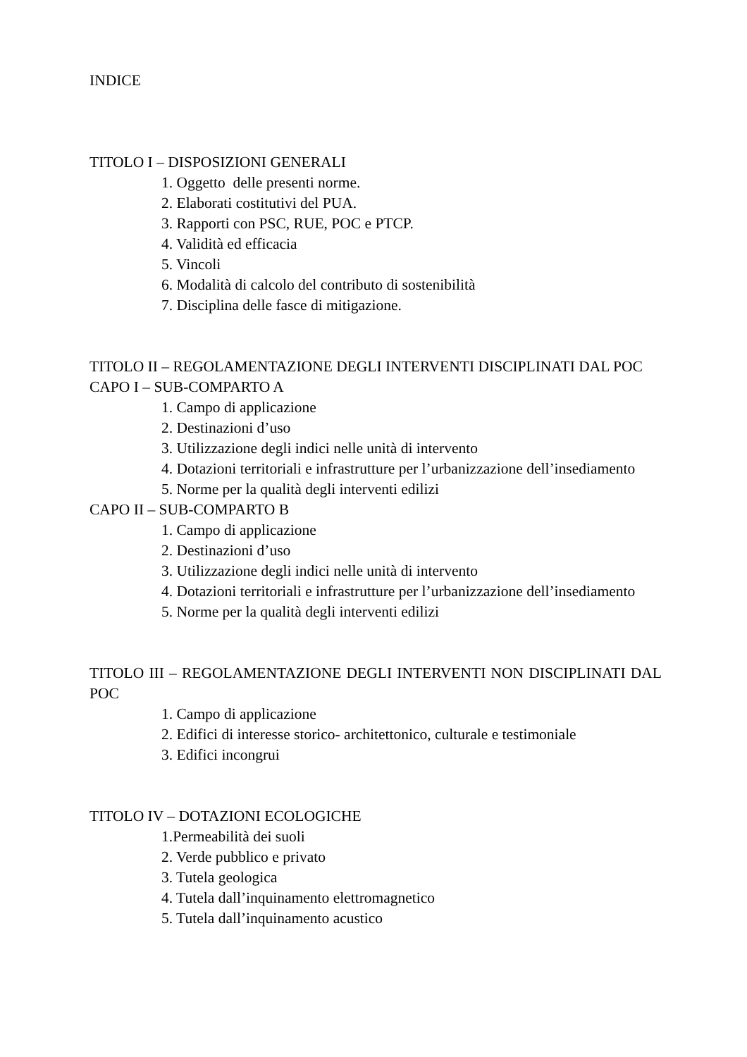INDICE
TITOLO I – DISPOSIZIONI GENERALI
1. Oggetto delle presenti norme.
2. Elaborati costitutivi del PUA.
3. Rapporti con PSC, RUE, POC e PTCP.
4. Validità ed efficacia
5. Vincoli
6. Modalità di calcolo del contributo di sostenibilità
7. Disciplina delle fasce di mitigazione.
TITOLO II – REGOLAMENTAZIONE DEGLI INTERVENTI DISCIPLINATI DAL POC
CAPO I – SUB-COMPARTO A
1. Campo di applicazione
2. Destinazioni d’uso
3. Utilizzazione degli indici nelle unità di intervento
4. Dotazioni territoriali e infrastrutture per l’urbanizzazione dell’insediamento
5. Norme per la qualità degli interventi edilizi
CAPO II – SUB-COMPARTO B
1. Campo di applicazione
2. Destinazioni d’uso
3. Utilizzazione degli indici nelle unità di intervento
4. Dotazioni territoriali e infrastrutture per l’urbanizzazione dell’insediamento
5. Norme per la qualità degli interventi edilizi
TITOLO III – REGOLAMENTAZIONE DEGLI INTERVENTI NON DISCIPLINATI DAL POC
1. Campo di applicazione
2. Edifici di interesse storico- architettonico, culturale e testimoniale
3. Edifici incongrui
TITOLO IV – DOTAZIONI ECOLOGICHE
1.Permeabilità dei suoli
2. Verde pubblico e privato
3. Tutela geologica
4. Tutela dall’inquinamento elettromagnetico
5. Tutela dall’inquinamento acustico